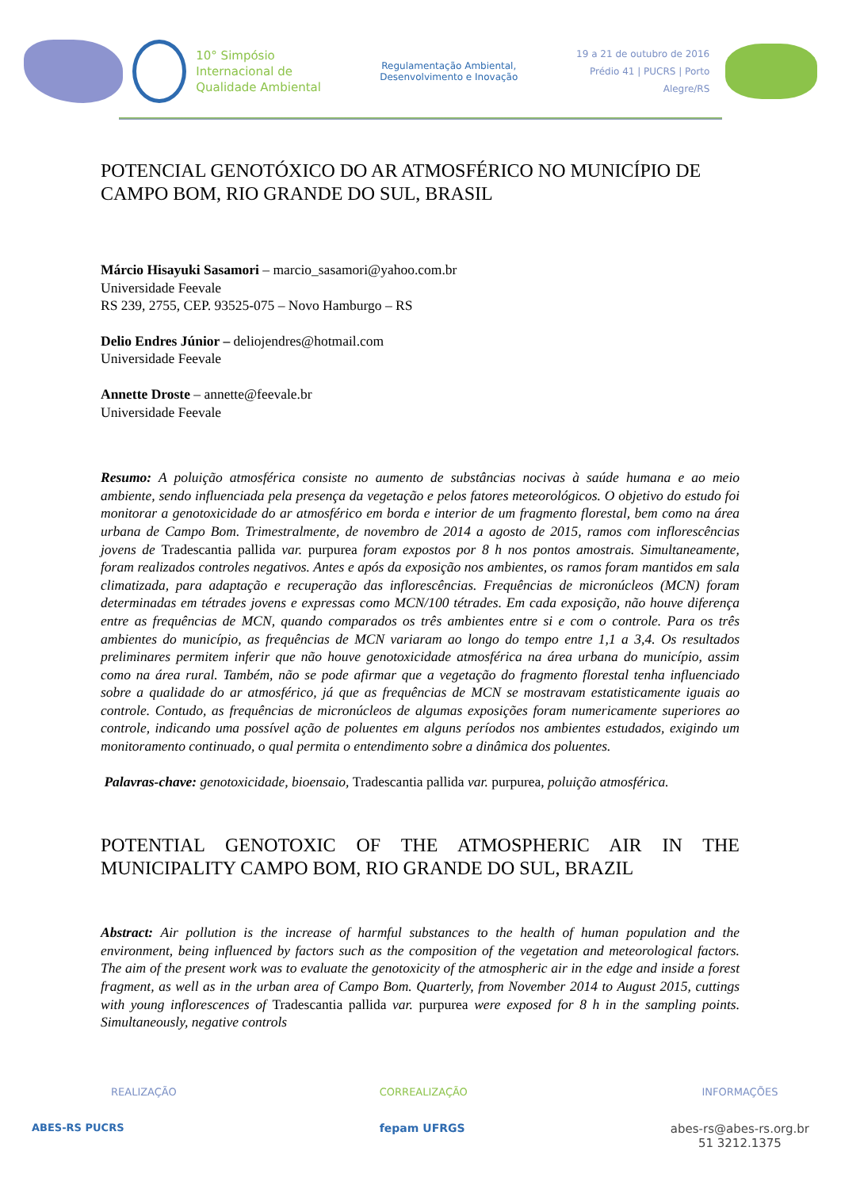10° Simpósio
Internacional de
Qualidade Ambiental
Regulamentação Ambiental,
Desenvolvimento e Inovação
19 a 21 de outubro de 2016
Prédio 41 | PUCRS | Porto Alegre/RS
POTENCIAL GENOTÓXICO DO AR ATMOSFÉRICO NO MUNICÍPIO DE CAMPO BOM, RIO GRANDE DO SUL, BRASIL
Márcio Hisayuki Sasamori – marcio_sasamori@yahoo.com.br
Universidade Feevale
RS 239, 2755, CEP. 93525-075 – Novo Hamburgo – RS
Delio Endres Júnior – deliojendres@hotmail.com
Universidade Feevale
Annette Droste – annette@feevale.br
Universidade Feevale
Resumo: A poluição atmosférica consiste no aumento de substâncias nocivas à saúde humana e ao meio ambiente, sendo influenciada pela presença da vegetação e pelos fatores meteorológicos. O objetivo do estudo foi monitorar a genotoxicidade do ar atmosférico em borda e interior de um fragmento florestal, bem como na área urbana de Campo Bom. Trimestralmente, de novembro de 2014 a agosto de 2015, ramos com inflorescências jovens de Tradescantia pallida var. purpurea foram expostos por 8 h nos pontos amostrais. Simultaneamente, foram realizados controles negativos. Antes e após da exposição nos ambientes, os ramos foram mantidos em sala climatizada, para adaptação e recuperação das inflorescências. Frequências de micronúcleos (MCN) foram determinadas em tétrades jovens e expressas como MCN/100 tétrades. Em cada exposição, não houve diferença entre as frequências de MCN, quando comparados os três ambientes entre si e com o controle. Para os três ambientes do município, as frequências de MCN variaram ao longo do tempo entre 1,1 a 3,4. Os resultados preliminares permitem inferir que não houve genotoxicidade atmosférica na área urbana do município, assim como na área rural. Também, não se pode afirmar que a vegetação do fragmento florestal tenha influenciado sobre a qualidade do ar atmosférico, já que as frequências de MCN se mostravam estatisticamente iguais ao controle. Contudo, as frequências de micronúcleos de algumas exposições foram numericamente superiores ao controle, indicando uma possível ação de poluentes em alguns períodos nos ambientes estudados, exigindo um monitoramento continuado, o qual permita o entendimento sobre a dinâmica dos poluentes.
Palavras-chave: genotoxicidade, bioensaio, Tradescantia pallida var. purpurea, poluição atmosférica.
POTENTIAL GENOTOXIC OF THE ATMOSPHERIC AIR IN THE MUNICIPALITY CAMPO BOM, RIO GRANDE DO SUL, BRAZIL
Abstract: Air pollution is the increase of harmful substances to the health of human population and the environment, being influenced by factors such as the composition of the vegetation and meteorological factors. The aim of the present work was to evaluate the genotoxicity of the atmospheric air in the edge and inside a forest fragment, as well as in the urban area of Campo Bom. Quarterly, from November 2014 to August 2015, cuttings with young inflorescences of Tradescantia pallida var. purpurea were exposed for 8 h in the sampling points. Simultaneously, negative controls
REALIZAÇÃO
ABES-RS PUCRS
CORREALIZAÇÃO
fepam UFRGS
INFORMAÇÕES
abes-rs@abes-rs.org.br
51 3212.1375